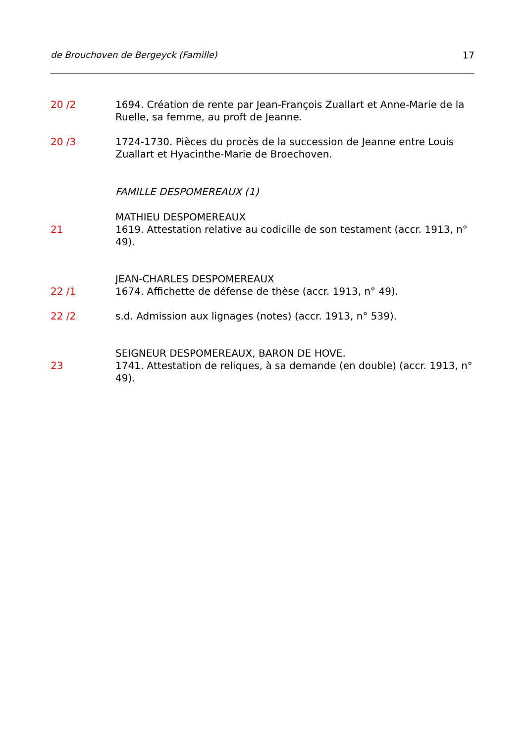de Brouchoven de Bergeyck (Famille) 17
20 /2 1694. Création de rente par Jean-François Zuallart et Anne-Marie de la Ruelle, sa femme, au proft de Jeanne.
20 /3 1724-1730. Pièces du procès de la succession de Jeanne entre Louis Zuallart et Hyacinthe-Marie de Broechoven.
FAMILLE DESPOMEREAUX (1)
MATHIEU DESPOMEREAUX
21 1619. Attestation relative au codicille de son testament (accr. 1913, n° 49).
JEAN-CHARLES DESPOMEREAUX
22 /1 1674. Affichette de défense de thèse (accr. 1913, n° 49).
22 /2 s.d. Admission aux lignages (notes) (accr. 1913, n° 539).
SEIGNEUR DESPOMEREAUX, BARON DE HOVE.
23 1741. Attestation de reliques, à sa demande (en double) (accr. 1913, n° 49).